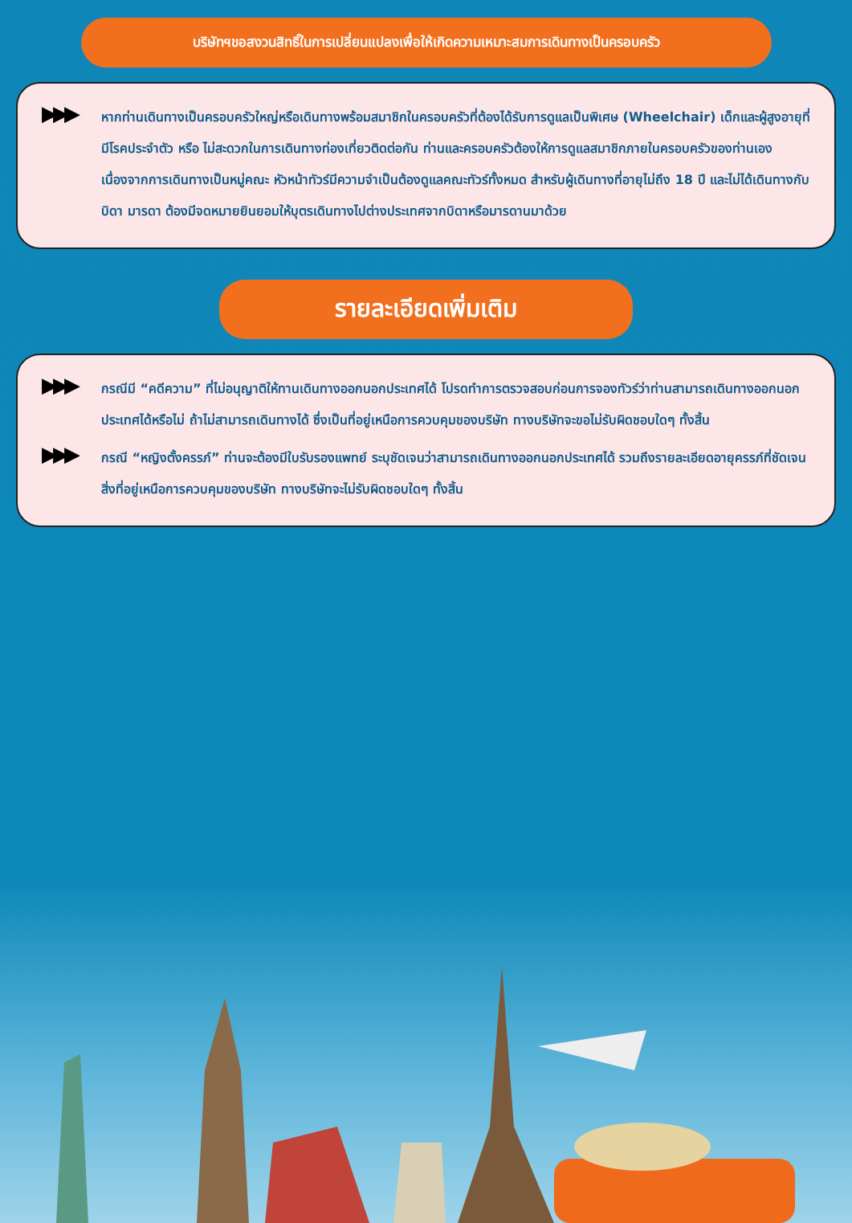บริษัทฯขอสงวนสิทธิ์ในการเปลี่ยนแปลงเพื่อให้เกิดความเหมาะสมการเดินทางเป็นครอบครัว
▶▶▶
หากท่านเดินทางเป็นครอบครัวใหญ่หรือเดินทางพร้อมสมาชิกในครอบครัวที่ต้องได้รับการดูแลเป็นพิเศษ (Wheelchair) เด็กและผู้สูงอายุที่มีโรคประจำตัว หรือ ไม่สะดวกในการเดินทางท่องเที่ยวติดต่อกัน ท่านและครอบครัวต้องให้การดูแลสมาชิกภายในครอบครัวของท่านเอง เนื่องจากการเดินทางเป็นหมู่คณะ หัวหน้าทัวร์มีความจำเป็นต้องดูแลคณะทัวร์ทั้งหมด สำหรับผู้เดินทางที่อายุไม่ถึง 18 ปี และไม่ได้เดินทางกับ บิดา มารดา ต้องมีจดหมายยินยอมให้บุตรเดินทางไปต่างประเทศจากบิดาหรือมารดานมาด้วย
รายละเอียดเพิ่มเติม
▶▶▶
กรณีมี “คดีความ” ที่ไม่อนุญาติให้ทานเดินทางออกนอกประเทศได้ โปรดทำการตรวจสอบก่อนการจองทัวร์ว่าท่านสามารถเดินทางออกนอกประเทศได้หรือไม่ ถ้าไม่สามารถเดินทางได้ ซึ่งเป็นที่อยู่เหนือการควบคุมของบริษัท ทางบริษัทจะขอไม่รับผิดชอบใดๆ ทั้งสิ้น
▶▶▶
กรณี “หญิงตั้งครรภ์” ท่านจะต้องมีใบรับรองแพทย์ ระบุชัดเจนว่าสามารถเดินทางออกนอกประเทศได้ รวมถึงรายละเอียดอายุครรภ์ที่ชัดเจน สิ่งที่อยู่เหนือการควบคุมของบริษัท ทางบริษัทจะไม่รับผิดชอบใดๆ ทั้งสิ้น